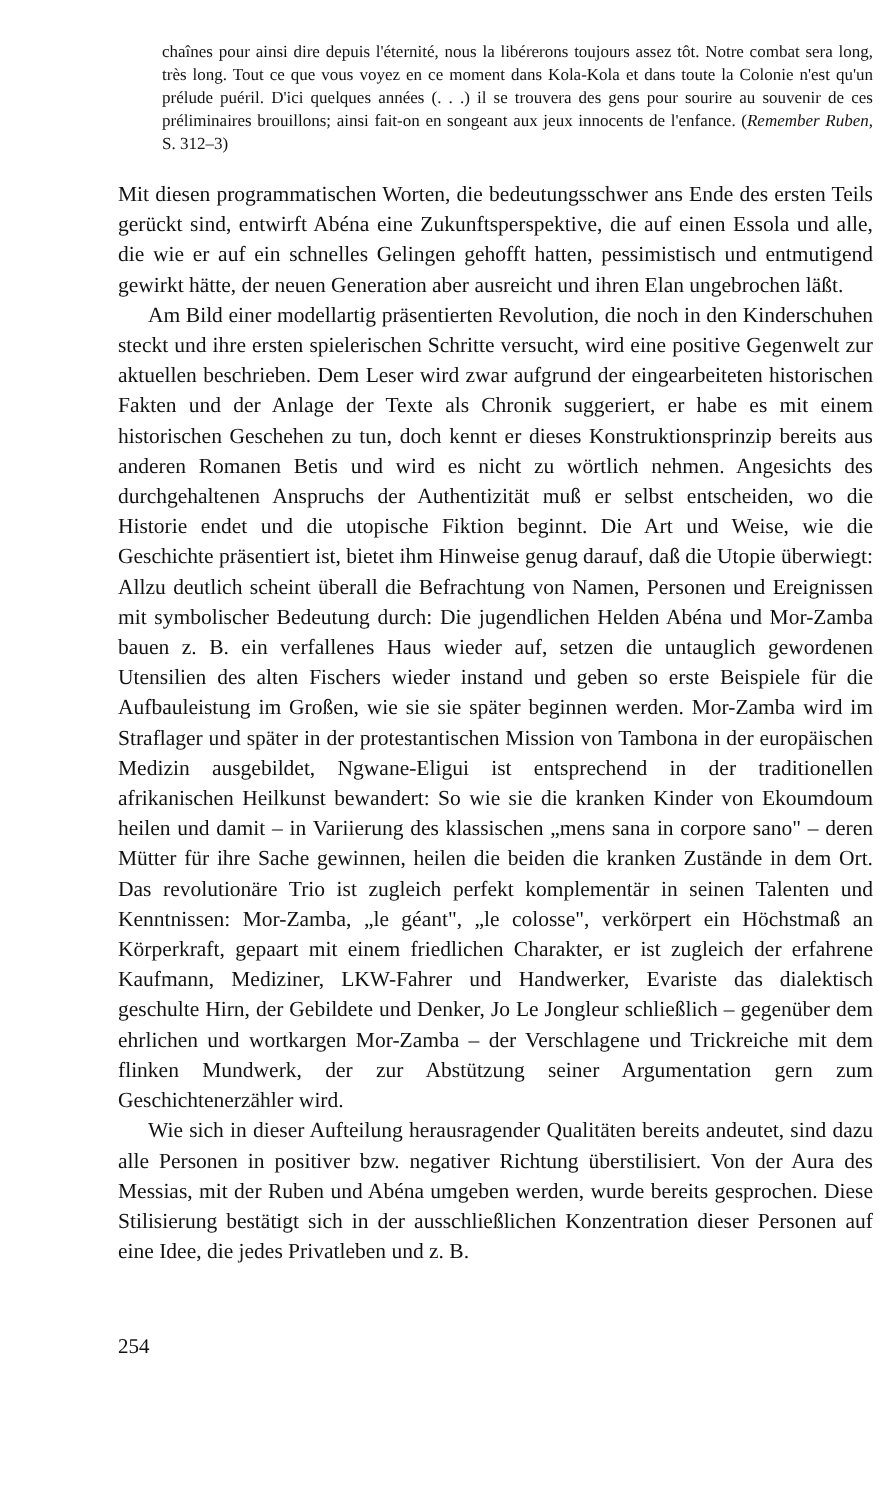chaînes pour ainsi dire depuis l'éternité, nous la libérerons toujours assez tôt. Notre combat sera long, très long. Tout ce que vous voyez en ce moment dans Kola-Kola et dans toute la Colonie n'est qu'un prélude puéril. D'ici quelques années (. . .) il se trouvera des gens pour sourire au souvenir de ces préliminaires brouillons; ainsi fait-on en songeant aux jeux innocents de l'enfance. (Remember Ruben, S. 312–3)
Mit diesen programmatischen Worten, die bedeutungsschwer ans Ende des ersten Teils gerückt sind, entwirft Abéna eine Zukunftsperspektive, die auf einen Essola und alle, die wie er auf ein schnelles Gelingen gehofft hatten, pessimistisch und entmutigend gewirkt hätte, der neuen Generation aber ausreicht und ihren Elan ungebrochen läßt.
Am Bild einer modellartig präsentierten Revolution, die noch in den Kinderschuhen steckt und ihre ersten spielerischen Schritte versucht, wird eine positive Gegenwelt zur aktuellen beschrieben. Dem Leser wird zwar aufgrund der eingearbeiteten historischen Fakten und der Anlage der Texte als Chronik suggeriert, er habe es mit einem historischen Geschehen zu tun, doch kennt er dieses Konstruktionsprinzip bereits aus anderen Romanen Betis und wird es nicht zu wörtlich nehmen. Angesichts des durchgehaltenen Anspruchs der Authentizität muß er selbst entscheiden, wo die Historie endet und die utopische Fiktion beginnt. Die Art und Weise, wie die Geschichte präsentiert ist, bietet ihm Hinweise genug darauf, daß die Utopie überwiegt: Allzu deutlich scheint überall die Befrachtung von Namen, Personen und Ereignissen mit symbolischer Bedeutung durch: Die jugendlichen Helden Abéna und Mor-Zamba bauen z. B. ein verfallenes Haus wieder auf, setzen die untauglich gewordenen Utensilien des alten Fischers wieder instand und geben so erste Beispiele für die Aufbauleistung im Großen, wie sie sie später beginnen werden. Mor-Zamba wird im Straflager und später in der protestantischen Mission von Tambona in der europäischen Medizin ausgebildet, Ngwane-Eligui ist entsprechend in der traditionellen afrikanischen Heilkunst bewandert: So wie sie die kranken Kinder von Ekoumdoum heilen und damit – in Variierung des klassischen „mens sana in corpore sano" – deren Mütter für ihre Sache gewinnen, heilen die beiden die kranken Zustände in dem Ort. Das revolutionäre Trio ist zugleich perfekt komplementär in seinen Talenten und Kenntnissen: Mor-Zamba, „le géant", „le colosse", verkörpert ein Höchstmaß an Körperkraft, gepaart mit einem friedlichen Charakter, er ist zugleich der erfahrene Kaufmann, Mediziner, LKW-Fahrer und Handwerker, Evariste das dialektisch geschulte Hirn, der Gebildete und Denker, Jo Le Jongleur schließlich – gegenüber dem ehrlichen und wortkargen Mor-Zamba – der Verschlagene und Trickreiche mit dem flinken Mundwerk, der zur Abstützung seiner Argumentation gern zum Geschichtenerzähler wird.
Wie sich in dieser Aufteilung herausragender Qualitäten bereits andeutet, sind dazu alle Personen in positiver bzw. negativer Richtung überstilisiert. Von der Aura des Messias, mit der Ruben und Abéna umgeben werden, wurde bereits gesprochen. Diese Stilisierung bestätigt sich in der ausschließlichen Konzentration dieser Personen auf eine Idee, die jedes Privatleben und z. B.
254